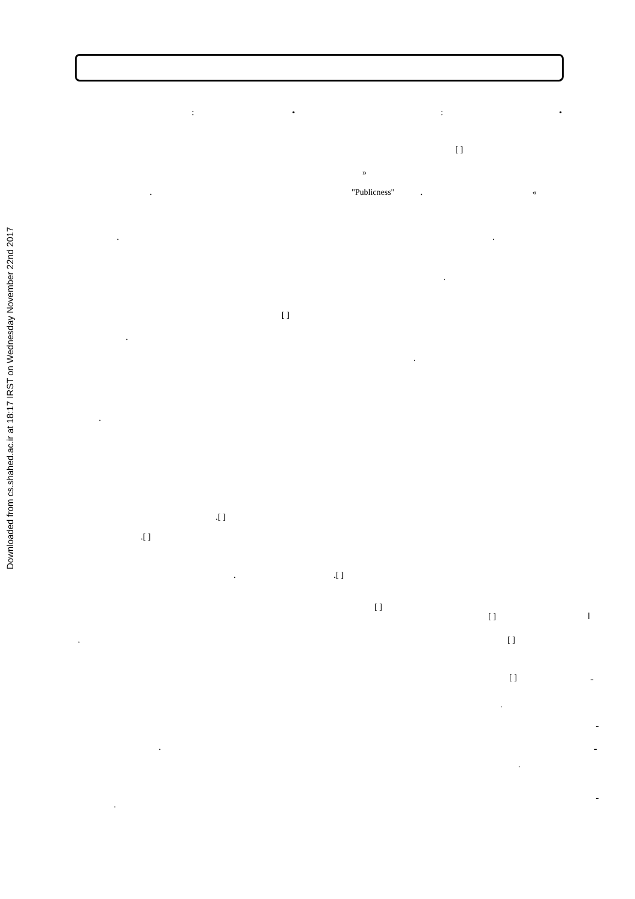Downloaded from cs.shahed.ac.ir at 18:17 IRST on Wednesday November 22nd 2017
: • : •
[ ]
»
. "Publicness" . «
. .
.
[ ]
.
.
.
.[ ]
.[ ]
. .[ ]
[ ]
[ ] ا
. [ ]
[ ] ـ
.
ـ
. ـ
.
ـ
.